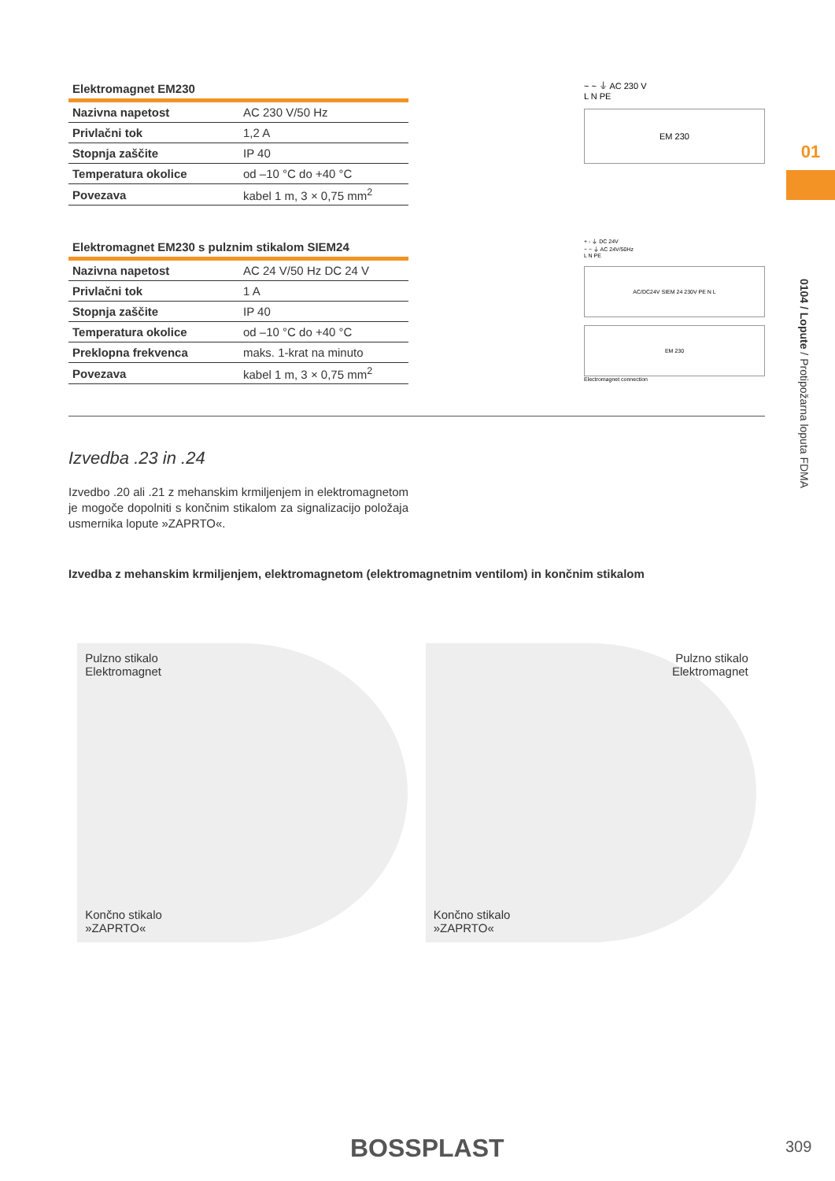Elektromagnet EM230
| Nazivna napetost | AC 230 V/50 Hz |
| Privlačni tok | 1,2 A |
| Stopnja zaščite | IP 40 |
| Temperatura okolice | od –10 °C do +40 °C |
| Povezava | kabel 1 m, 3 × 0,75 mm<sup>2</sup> |
~ ~ ⏚ AC 230 V
L N PE
EM 230
Elektromagnet EM230 s pulznim stikalom SIEM24
| Nazivna napetost | AC 24 V/50 Hz DC 24 V |
| Privlačni tok | 1 A |
| Stopnja zaščite | IP 40 |
| Temperatura okolice | od –10 °C do +40 °C |
| Preklopna frekvenca | maks. 1-krat na minuto |
| Povezava | kabel 1 m, 3 × 0,75 mm<sup>2</sup> |
+ - ⏚ DC 24V
~ ~ ⏚ AC 24V/50Hz
L N PE
AC/DC24V SIEM 24 230V PE N L
EM 230
Electromagnet connection
Izvedba .23 in .24
Izvedbo .20 ali .21 z mehanskim krmiljenjem in elektromagnetom je mogoče dopolniti s končnim stikalom za signalizacijo položaja usmernika lopute »ZAPRTO«.
Izvedba z mehanskim krmiljenjem, elektromagnetom (elektromagnetnim ventilom) in končnim stikalom
Pulzno stikalo
Elektromagnet
Končno stikalo
»ZAPRTO«
Pulzno stikalo
Elektromagnet
Končno stikalo
»ZAPRTO«
01
0104 / Lopute / Protipožarna loputa FDMA
BOSSPLAST 309